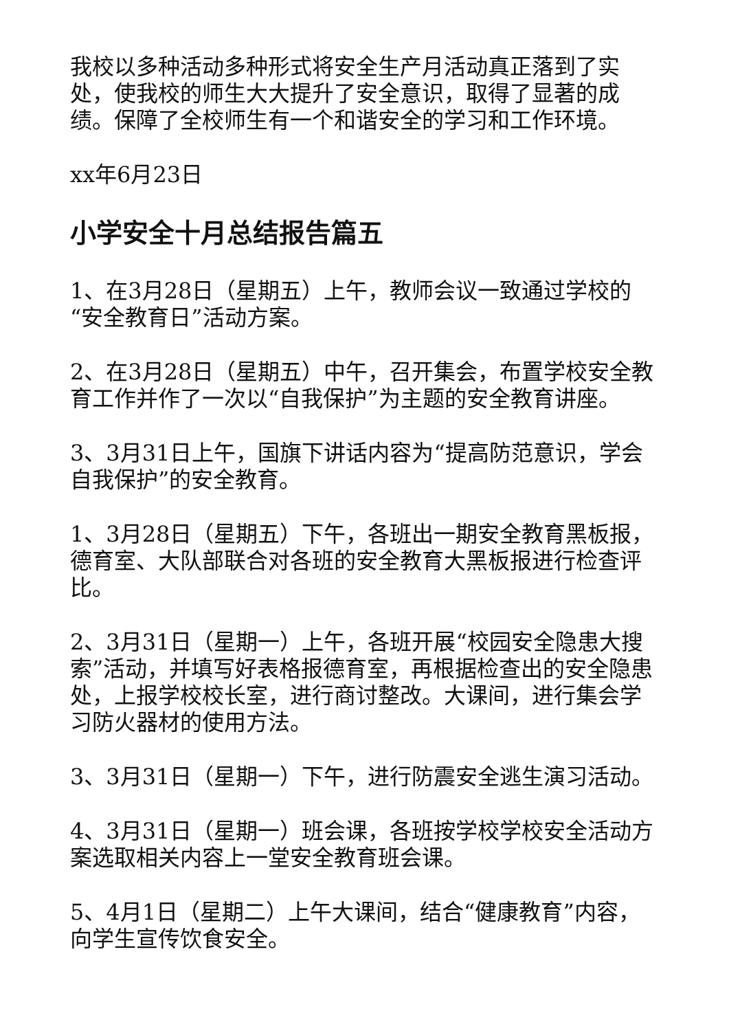我校以多种活动多种形式将安全生产月活动真正落到了实处，使我校的师生大大提升了安全意识，取得了显著的成绩。保障了全校师生有一个和谐安全的学习和工作环境。
xx年6月23日
小学安全十月总结报告篇五
1、在3月28日（星期五）上午，教师会议一致通过学校的“安全教育日”活动方案。
2、在3月28日（星期五）中午，召开集会，布置学校安全教育工作并作了一次以“自我保护”为主题的安全教育讲座。
3、3月31日上午，国旗下讲话内容为“提高防范意识，学会自我保护”的安全教育。
1、3月28日（星期五）下午，各班出一期安全教育黑板报，德育室、大队部联合对各班的安全教育大黑板报进行检查评比。
2、3月31日（星期一）上午，各班开展“校园安全隐患大搜索”活动，并填写好表格报德育室，再根据检查出的安全隐患处，上报学校校长室，进行商讨整改。大课间，进行集会学习防火器材的使用方法。
3、3月31日（星期一）下午，进行防震安全逃生演习活动。
4、3月31日（星期一）班会课，各班按学校学校安全活动方案选取相关内容上一堂安全教育班会课。
5、4月1日（星期二）上午大课间，结合“健康教育”内容，向学生宣传饮食安全。